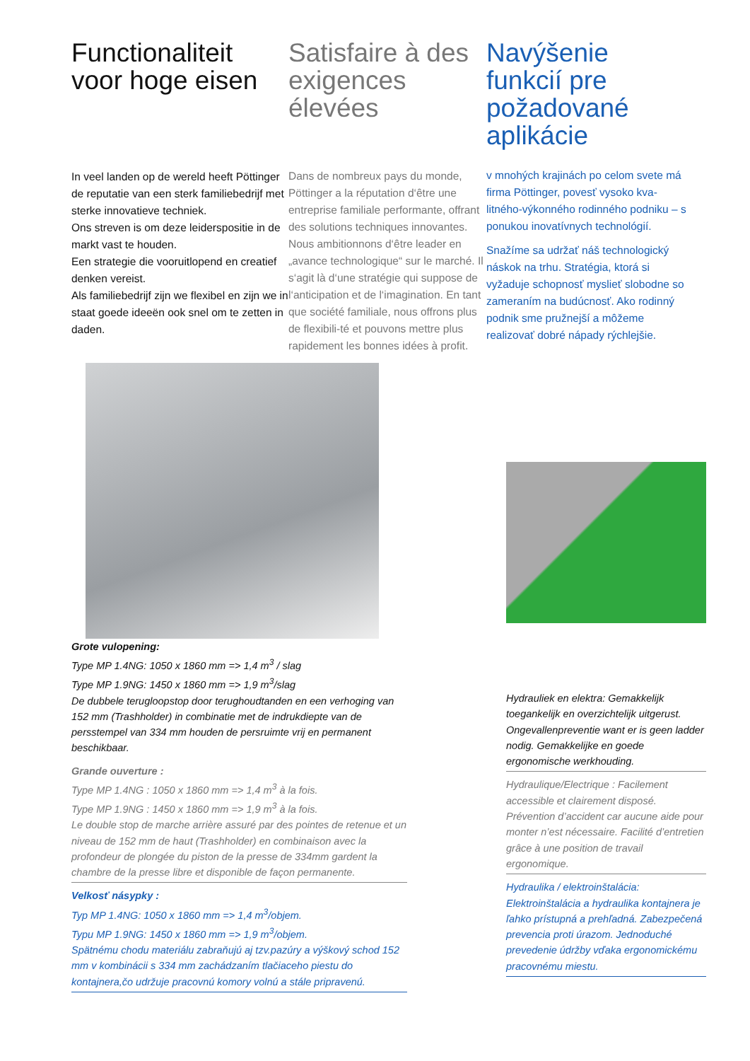Functionaliteit voor hoge eisen
In veel landen op de wereld heeft Pöttinger de reputatie van een sterk familiebedrijf met sterke innovatieve techniek.
Ons streven is om deze leiderspositie in de markt vast te houden.
Een strategie die vooruitlopend en creatief denken vereist.
Als familiebedrijf zijn we flexibel en zijn we in staat goede ideeën ook snel om te zetten in daden.
Satisfaire à des exigences élevées
Dans de nombreux pays du monde, Pöttinger a la réputation d‘être une entreprise familiale performante, offrant des solutions techniques innovantes. Nous ambitionnons d‘être leader en „avance technologique“ sur le marché. Il s‘agit là d‘une stratégie qui suppose de l‘anticipation et de l‘imagination. En tant que société familiale, nous offrons plus de flexibili-té et pouvons mettre plus rapidement les bonnes idées à profit.
Navýšenie funkcií pre požadované aplikácie
v mnohých krajinách po celom svete má firma Pöttinger, povesť vysoko kva-litného-výkonného rodinného podniku – s ponukou inovatívnych technológií.
Snažíme sa udržať náš technologický náskok na trhu. Stratégia, ktorá si vyžaduje schopnosť myslieť slobodne so zameraním na budúcnosť. Ako rodinný podnik sme pružnejší a môžeme realizovať dobré nápady rýchlejšie.
Grote vulopening:
Type MP 1.4NG: 1050 x 1860 mm => 1,4 m<sup>3</sup> / slag
Type MP 1.9NG: 1450 x 1860 mm => 1,9 m<sup>3</sup>/slag
De dubbele terugloopstop door terughoudtanden en een verhoging van 152 mm (Trashholder) in combinatie met de indrukdiepte van de persstempel van 334 mm houden de persruimte vrij en permanent beschikbaar.
Grande ouverture :
Type MP 1.4NG : 1050 x 1860 mm => 1,4 m<sup>3</sup> à la fois.
Type MP 1.9NG : 1450 x 1860 mm => 1,9 m<sup>3</sup> à la fois.
Le double stop de marche arrière assuré par des pointes de retenue et un niveau de 152 mm de haut (Trashholder) en combinaison avec la profondeur de plongée du piston de la presse de 334mm gardent la chambre de la presse libre et disponible de façon permanente.
Velkosť násypky :
Typ MP 1.4NG: 1050 x 1860 mm => 1,4 m<sup>3</sup>/objem.
Typu MP 1.9NG: 1450 x 1860 mm => 1,9 m<sup>3</sup>/objem.
Spätnému chodu materiálu zabraňujú aj tzv.pazúry a výškový schod 152 mm v kombinácii s 334 mm zachádzaním tlačiaceho piestu do kontajnera,čo udržuje pracovnú komory volnú a stále pripravenú.
Hydrauliek en elektra: Gemakkelijk toegankelijk en overzichtelijk uitgerust. Ongevallenpreventie want er is geen ladder nodig. Gemakkelijke en goede ergonomische werkhouding.
Hydraulique/Electrique : Facilement accessible et clairement disposé. Prévention d’accident car aucune aide pour monter n’est nécessaire. Facilité d’entretien grâce à une position de travail ergonomique.
Hydraulika / elektroinštalácia: Elektroinštalácia a hydraulika kontajnera je ľahko prístupná a prehľadná. Zabezpečená prevencia proti úrazom. Jednoduché prevedenie údržby vďaka ergonomickému pracovnému miestu.